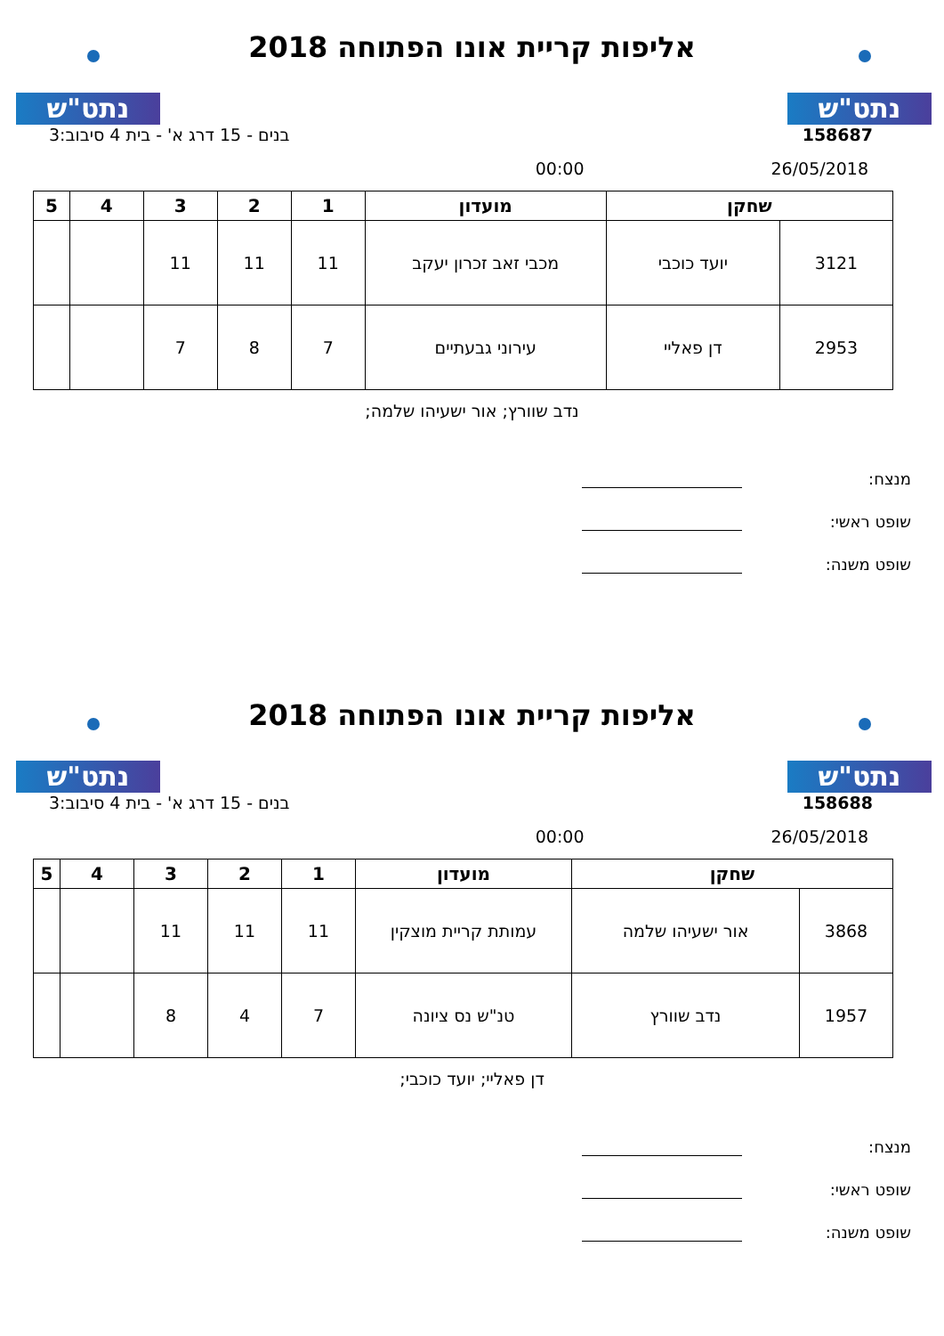נתט"ש נתט"ש
אליפות קריית אונו הפתוחה 2018
158687 בנים - 15 דרג א' - בית 4 סיבוב:3
26/05/2018 00:00
| שחקן | | מועדון | 1 | 2 | 3 | 4 | 5 |
| --- | --- | --- | --- | --- | --- | --- | --- |
| 3121 | יועד כוכבי | מכבי זאב זכרון יעקב | 11 | 11 | 11 | | |
| 2953 | דן פאליי | עירוני גבעתיים | 7 | 8 | 7 | | |
נדב שוורץ; אור ישעיהו שלמה;
מנצח:
שופט ראשי:
שופט משנה:
נתט"ש נתט"ש
אליפות קריית אונו הפתוחה 2018
158688 בנים - 15 דרג א' - בית 4 סיבוב:3
26/05/2018 00:00
| שחקן | | מועדון | 1 | 2 | 3 | 4 | 5 |
| --- | --- | --- | --- | --- | --- | --- | --- |
| 3868 | אור ישעיהו שלמה | עמותת קריית מוצקין | 11 | 11 | 11 | | |
| 1957 | נדב שוורץ | טנ"ש נס ציונה | 7 | 4 | 8 | | |
דן פאליי; יועד כוכבי;
מנצח:
שופט ראשי:
שופט משנה: